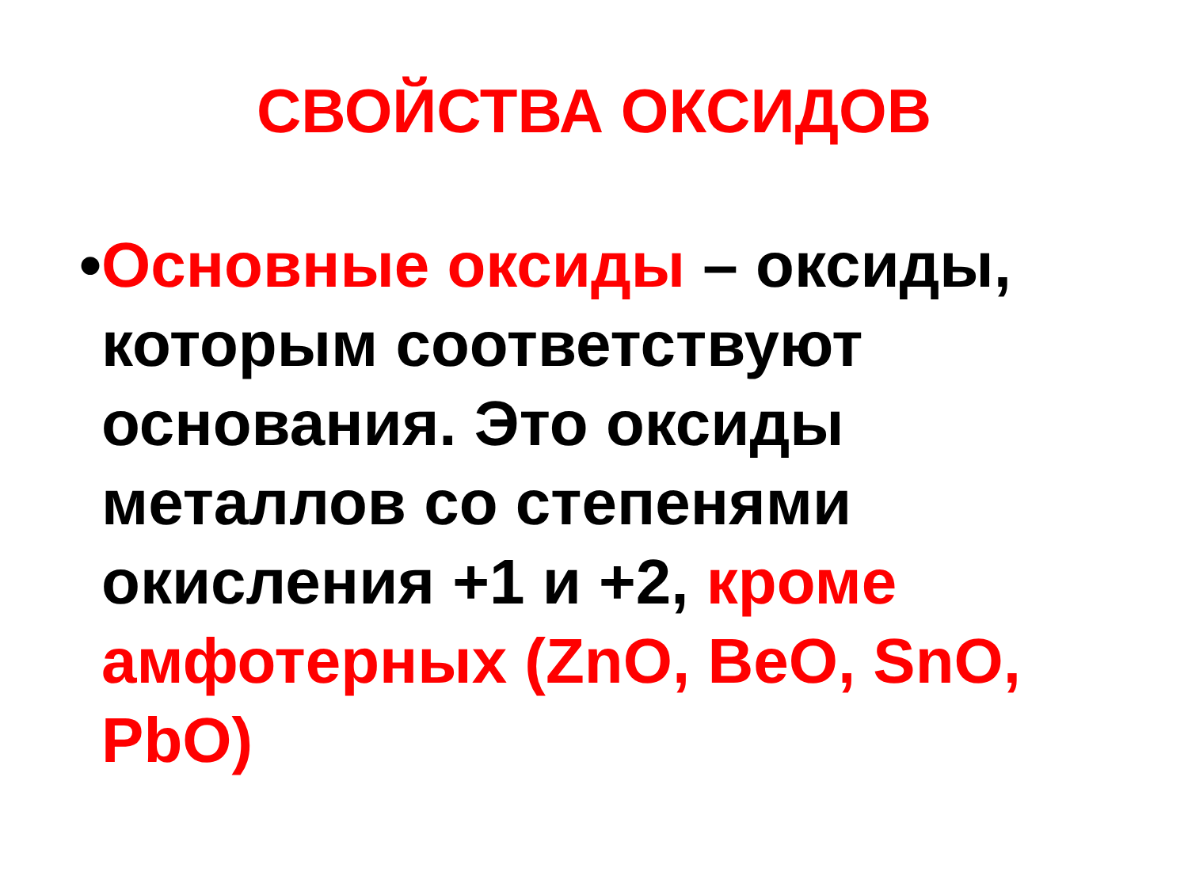СВОЙСТВА ОКСИДОВ
• Основные оксиды – оксиды, которым соответствуют основания. Это оксиды металлов со степенями окисления +1 и +2, кроме амфотерных (ZnO, BeO, SnO, PbO)